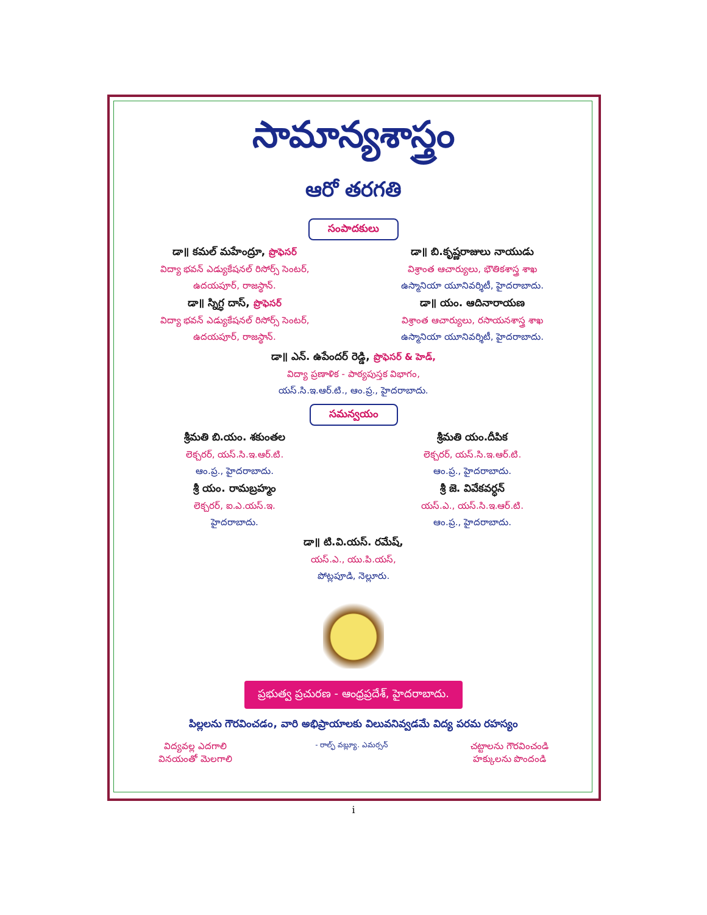సామాన్యశాస్త్రం
ఆరో తరగతి
సంపాదకులు
డా॥ కమల్ మహేంద్రూ, ప్రొఫెసర్
విద్యా భవన్ ఎడ్యుకేషనల్ రిసోర్స్ సెంటర్,
ఉదయపూర్, రాజస్థాన్.
డా॥ స్నిగ్ధ దాస్, ప్రొఫెసర్
విద్యా భవన్ ఎడ్యుకేషనల్ రిసోర్స్ సెంటర్,
ఉదయపూర్, రాజస్థాన్.
డా॥ బి.కృష్ణరాజులు నాయుడు
విశ్రాంత ఆచార్యులు, భౌతికశాస్త్ర శాఖ
ఉస్మానియా యూనివర్శిటీ, హైదరాబాదు.
డా॥ యం. ఆదినారాయణ
విశ్రాంత ఆచార్యులు, రసాయనశాస్త్ర శాఖ
ఉస్మానియా యూనివర్శిటీ, హైదరాబాదు.
డా॥ ఎన్. ఉపేందర్ రెడ్డి, ప్రొఫెసర్ & హెడ్,
విద్యా ప్రణాళిక - పాఠ్యపుస్తక విభాగం,
యస్.సి.ఇ.ఆర్.టి., ఆం.ప్ర., హైదరాబాదు.
సమన్వయం
శ్రీమతి బి.యం. శకుంతల
లెక్చరర్, యస్.సి.ఇ.ఆర్.టి.
ఆం.ప్ర., హైదరాబాదు.
శ్రీ యం. రామబ్రహ్మం
లెక్చరర్, ఐ.ఎ.యస్.ఇ.
హైదరాబాదు.
శ్రీమతి యం.దీపిక
లెక్చరర్, యస్.సి.ఇ.ఆర్.టి.
ఆం.ప్ర., హైదరాబాదు.
శ్రీ జె. వివేకవర్ధన్
యస్.ఎ., యస్.సి.ఇ.ఆర్.టి.
ఆం.ప్ర., హైదరాబాదు.
డా॥ టి.వి.యస్. రమేష్,
యస్.ఎ., యు.పి.యస్,
పోట్లపూడి, నెల్లూరు.
ప్రభుత్వ ప్రచురణ - ఆంధ్రప్రదేశ్, హైదరాబాదు.
పిల్లలను గౌరవించడం, వారి అభిప్రాయాలకు విలువనివ్వడమే విద్య పరమ రహస్యం
విద్యవల్ల ఎదగాలి
వినయంతో మెలగాలి
- రాల్ఫ్ వబ్ల్యూ. ఎమర్సన్
చట్టాలను గౌరవించండి
హక్కులను పొందండి
i